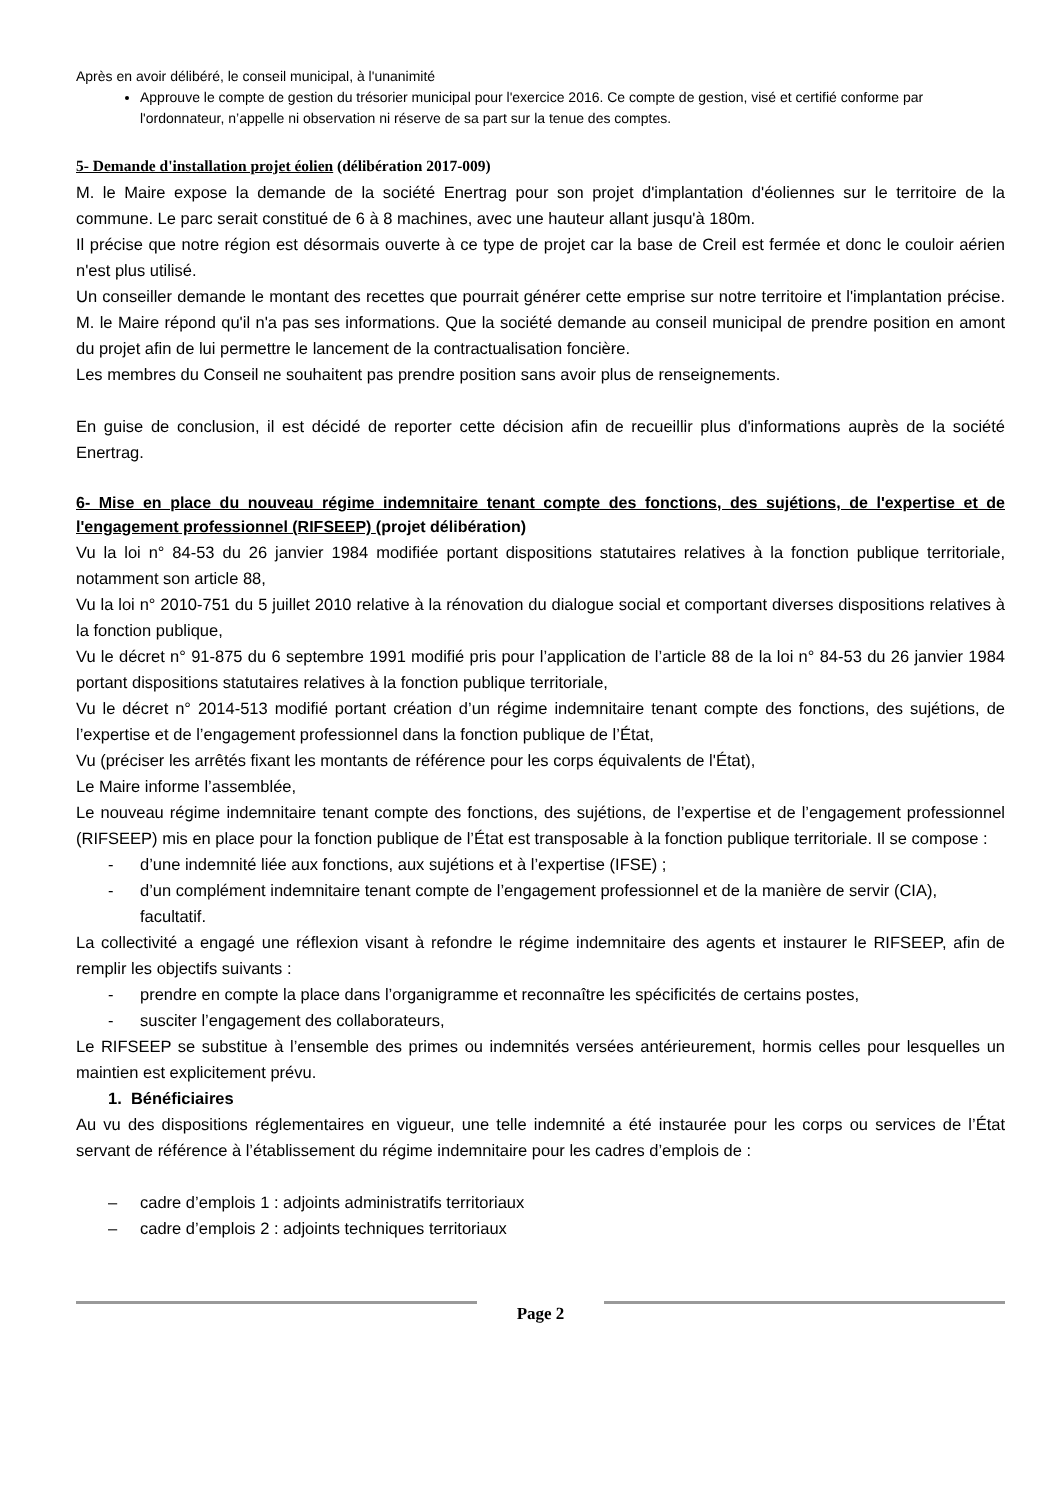Après en avoir délibéré, le conseil municipal, à l'unanimité
Approuve le compte de gestion du trésorier municipal pour l'exercice 2016. Ce compte de gestion, visé et certifié conforme par l'ordonnateur, n’appelle ni observation ni réserve de sa part sur la tenue des comptes.
5- Demande d'installation projet éolien (délibération 2017-009)
M. le Maire expose la demande de la société Enertrag pour son projet d'implantation d'éoliennes sur le territoire de la commune. Le parc serait constitué de 6 à 8 machines, avec une hauteur allant jusqu'à 180m.
Il précise que notre région est désormais ouverte à ce type de projet car la base de Creil est fermée et donc le couloir aérien n'est plus utilisé.
Un conseiller demande le montant des recettes que pourrait générer cette emprise sur notre territoire et l'implantation précise. M. le Maire répond qu'il n'a pas ses informations. Que la société demande au conseil municipal de prendre position en amont du projet afin de lui permettre le lancement de la contractualisation foncière.
Les membres du Conseil ne souhaitent pas prendre position sans avoir plus de renseignements.
En guise de conclusion, il est décidé de reporter cette décision afin de recueillir plus d'informations auprès de la société Enertrag.
6- Mise en place du nouveau régime indemnitaire tenant compte des fonctions, des sujétions, de l'expertise et de l'engagement professionnel (RIFSEEP) (projet délibération)
Vu la loi n° 84-53 du 26 janvier 1984 modifiée portant dispositions statutaires relatives à la fonction publique territoriale, notamment son article 88,
Vu la loi n° 2010-751 du 5 juillet 2010 relative à la rénovation du dialogue social et comportant diverses dispositions relatives à la fonction publique,
Vu le décret n° 91-875 du 6 septembre 1991 modifié pris pour l’application de l’article 88 de la loi n° 84-53 du 26 janvier 1984 portant dispositions statutaires relatives à la fonction publique territoriale,
Vu le décret n° 2014-513 modifié portant création d’un régime indemnitaire tenant compte des fonctions, des sujétions, de l’expertise et de l’engagement professionnel dans la fonction publique de l’État,
Vu (préciser les arrêtés fixant les montants de référence pour les corps équivalents de l'État),
Le Maire informe l’assemblée,
Le nouveau régime indemnitaire tenant compte des fonctions, des sujétions, de l’expertise et de l’engagement professionnel (RIFSEEP) mis en place pour la fonction publique de l’État est transposable à la fonction publique territoriale. Il se compose :
- d’une indemnité liée aux fonctions, aux sujétions et à l’expertise (IFSE) ;
- d’un complément indemnitaire tenant compte de l’engagement professionnel et de la manière de servir (CIA), facultatif.
La collectivité a engagé une réflexion visant à refondre le régime indemnitaire des agents et instaurer le RIFSEEP, afin de remplir les objectifs suivants :
- prendre en compte la place dans l’organigramme et reconnaître les spécificités de certains postes,
- susciter l’engagement des collaborateurs,
Le RIFSEEP se substitue à l’ensemble des primes ou indemnités versées antérieurement, hormis celles pour lesquelles un maintien est explicitement prévu.
1. Bénéficiaires
Au vu des dispositions réglementaires en vigueur, une telle indemnité a été instaurée pour les corps ou services de l’État servant de référence à l’établissement du régime indemnitaire pour les cadres d’emplois de :
– cadre d’emplois 1 : adjoints administratifs territoriaux
– cadre d’emplois 2 : adjoints techniques territoriaux
Page 2